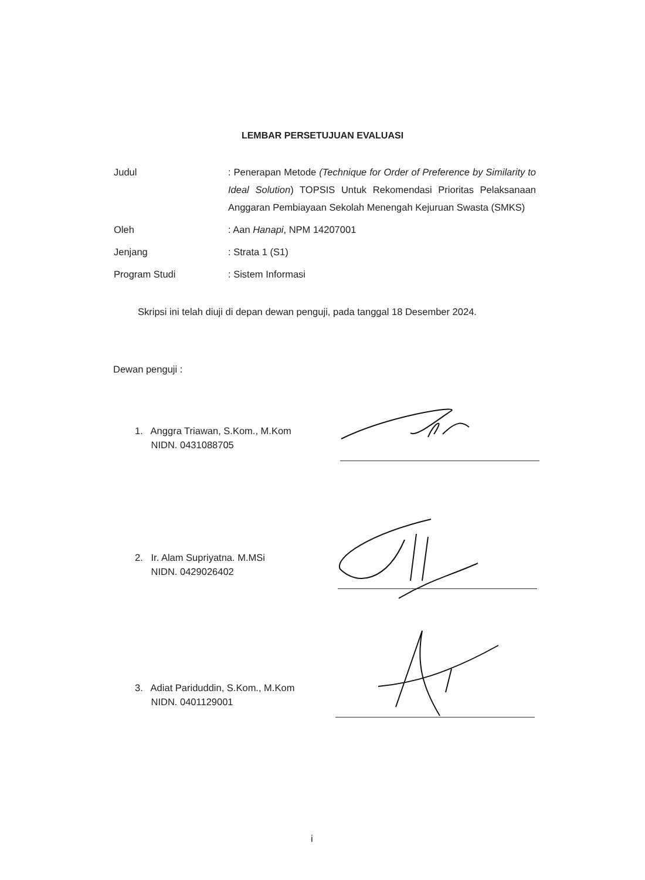LEMBAR PERSETUJUAN EVALUASI
Judul : Penerapan Metode (Technique for Order of Preference by Similarity to Ideal Solution) TOPSIS Untuk Rekomendasi Prioritas Pelaksanaan Anggaran Pembiayaan Sekolah Menengah Kejuruan Swasta (SMKS)
Oleh : Aan Hanapi, NPM 14207001
Jenjang : Strata 1 (S1)
Program Studi : Sistem Informasi
Skripsi ini telah diuji di depan dewan penguji, pada tanggal 18 Desember 2024.
Dewan penguji :
1. Anggra Triawan, S.Kom., M.Kom
NIDN. 0431088705
2. Ir. Alam Supriyatna. M.MSi
NIDN. 0429026402
3. Adiat Pariduddin, S.Kom., M.Kom
NIDN. 0401129001
i